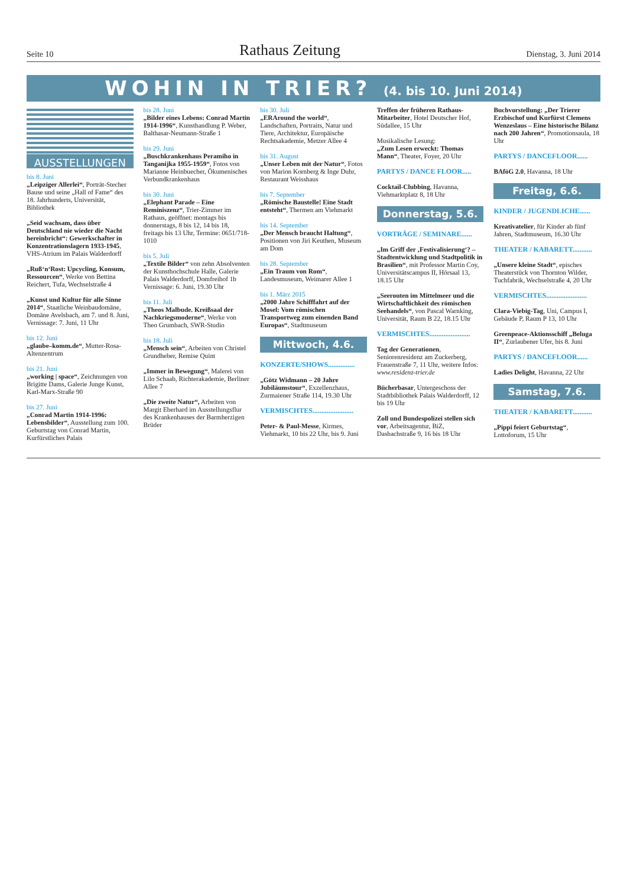Seite 10 Rathaus Zeitung Dienstag, 3. Juni 2014
WOHIN IN TRIER? (4. bis 10. Juni 2014)
AUSSTELLUNGEN
bis 8. Juni
„Leipziger Allerlei“, Porträt-Stecher Bause und seine „Hall of Fame“ des 18. Jahrhunderts, Universität, Bibliothek
„Seid wachsam, dass über Deutschland nie wieder die Nacht hereinbricht“: Gewerkschafter in Konzentrationslagern 1933-1945, VHS-Atrium im Palais Walderdorff
„Ruß‘n‘Rost: Upcycling, Konsum, Ressourcen“, Werke von Bettina Reichert, Tufa, Wechselstraße 4
„Kunst und Kultur für alle Sinne 2014“, Staatliche Weinbaudomäne, Domäne Avelsbach, am 7. und 8. Juni, Vernissage: 7. Juni, 11 Uhr
bis 12. Juni
„glaube–komm.de“, Mutter-Rosa-Altenzentrum
bis 21. Juni
„working | space“, Zeichnungen von Brigitte Dams, Galerie Junge Kunst, Karl-Marx-Straße 90
bis 27. Juni
„Conrad Martin 1914-1996: Lebensbilder“, Ausstellung zum 100. Geburtstag von Conrad Martin, Kurfürstliches Palais
bis 28. Juni
„Bilder eines Lebens: Conrad Martin 1914-1996“, Kunsthandlung P. Weber, Balthasar-Neumann-Straße 1
bis 29. Juni
„Buschkrankenhaus Peramiho in Tanganijka 1955-1959“, Fotos von Marianne Heinbuecher, Ökumenisches Verbundkrankenhaus
bis 30. Juni
„Elephant Parade – Eine Reminiszenz“, Trier-Zimmer im Rathaus, geöffnet: montags bis donnerstags, 8 bis 12, 14 bis 18, freitags bis 13 Uhr, Termine: 0651/718-1010
bis 5. Juli
„Textile Bilder“ von zehn Absolventen der Kunsthochschule Halle, Galerie Palais Walderdorff, Domfreihof 1b
Vernissage: 6. Juni, 19.30 Uhr
bis 11. Juli
„Theos Malbude. Kreißsaal der Nachkriegsmoderne“, Werke von Theo Grumbach, SWR-Studio
bis 18. Juli
„Mensch sein“, Arbeiten von Christel Grundheber, Remise Quint
„Immer in Bewegung“, Malerei von Lilo Schaab, Richterakademie, Berliner Allee 7
„Die zweite Natur“, Arbeiten von Margit Eberhard im Ausstellungsflur des Krankenhauses der Barmherzigen Brüder
bis 30. Juli
„ERAround the world“, Landschaften, Portraits, Natur und Tiere, Architektur, Europäische Rechtsakademie, Metzer Allee 4
bis 31. August
„Unser Leben mit der Natur“, Fotos von Marion Kornberg & Inge Duhr, Restaurant Weisshaus
bis 7. September
„Römische Baustelle! Eine Stadt entsteht“, Thermen am Viehmarkt
bis 14. September
„Der Mensch braucht Haltung“, Positionen von Jiri Keuthen, Museum am Dom
bis 28. September
„Ein Traum von Rom“, Landesmuseum, Weimarer Allee 1
bis 1. März 2015
„2000 Jahre Schifffahrt auf der Mosel: Vom römischen Transportweg zum einenden Band Europas“, Stadtmuseum
Mittwoch, 4.6.
KONZERTE/SHOWS...............
„Götz Widmann – 20 Jahre Jubiläumstour“, Exzellenzhaus, Zurmaiener Straße 114, 19.30 Uhr
VERMISCHTES.......................
Peter- & Paul-Messe, Kirmes, Viehmarkt, 10 bis 22 Uhr, bis 9. Juni
Treffen der früheren Rathaus-Mitarbeiter, Hotel Deutscher Hof, Südallee, 15 Uhr
Musikalische Lesung:
„Zum Lesen erweckt: Thomas Mann“, Theater, Foyer, 20 Uhr
PARTYS / DANCE FLOOR.....
Cocktail-Clubbing, Havanna, Viehmarktplatz 8, 18 Uhr
Donnerstag, 5.6.
VORTRÄGE / SEMINARE......
„Im Griff der ‚Festivalisierung‘? – Stadtentwicklung und Stadtpolitik in Brasilien“, mit Professor Martin Coy, Universitätscampus II, Hörsaal 13, 18.15 Uhr
„Seerouten im Mittelmeer und die Wirtschaftlichkeit des römischen Seehandels“, von Pascal Warnking, Universität, Raum B 22, 18.15 Uhr
VERMISCHTES.......................
Tag der Generationen, Seniorenresidenz am Zuckerberg, Frauenstraße 7, 11 Uhr, weitere Infos: www.residenz-trier.de
Bücherbasar, Untergeschoss der Stadtbibliothek Palais Walderdorff, 12 bis 19 Uhr
Zoll und Bundespolizei stellen sich vor, Arbeitsagentur, BiZ, Dasbachstraße 9, 16 bis 18 Uhr
Buchvorstellung: „Der Trierer Erzbischof und Kurfürst Clemens Wenzeslaus – Eine historische Bilanz nach 200 Jahren“, Promotionsaula, 18 Uhr
PARTYS / DANCEFLOOR......
BAföG 2.0, Havanna, 18 Uhr
Freitag, 6.6.
KINDER / JUGENDLICHE......
Kreativatelier, für Kinder ab fünf Jahren, Stadtmuseum, 16.30 Uhr
THEATER / KABARETT...........
„Unsere kleine Stadt“, episches Theaterstück von Thornton Wilder, Tuchfabrik, Wechselstraße 4, 20 Uhr
VERMISCHTES.......................
Clara-Viebig-Tag, Uni, Campus I, Gebäude P, Raum P 13, 10 Uhr
Greenpeace-Aktionsschiff „Beluga II“, Zurlaubener Ufer, bis 8. Juni
PARTYS / DANCEFLOOR......
Ladies Delight, Havanna, 22 Uhr
Samstag, 7.6.
THEATER / KABARETT...........
„Pippi feiert Geburtstag“, Lottoforum, 15 Uhr